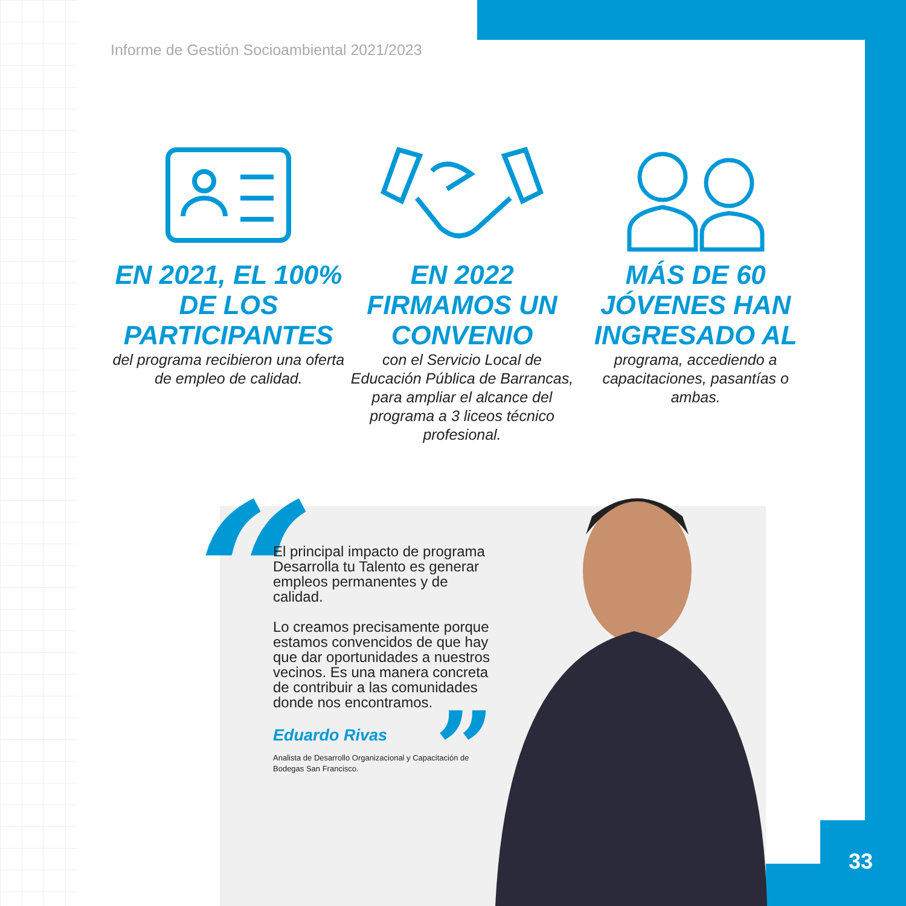Informe de Gestión Socioambiental 2021/2023
EN 2021, EL 100% DE LOS PARTICIPANTES
del programa recibieron una oferta de empleo de calidad.
EN 2022 FIRMAMOS UN CONVENIO
con el Servicio Local de Educación Pública de Barrancas, para ampliar el alcance del programa a 3 liceos técnico profesional.
MÁS DE 60 JÓVENES HAN INGRESADO AL
programa, accediendo a capacitaciones, pasantías o ambas.
“
El principal impacto de programa Desarrolla tu Talento es generar empleos permanentes y de calidad.
Lo creamos precisamente porque estamos convencidos de que hay que dar oportunidades a nuestros vecinos. Es una manera concreta de contribuir a las comunidades donde nos encontramos.
Eduardo Rivas
Analista de Desarrollo Organizacional y Capacitación de Bodegas San Francisco.
”
33